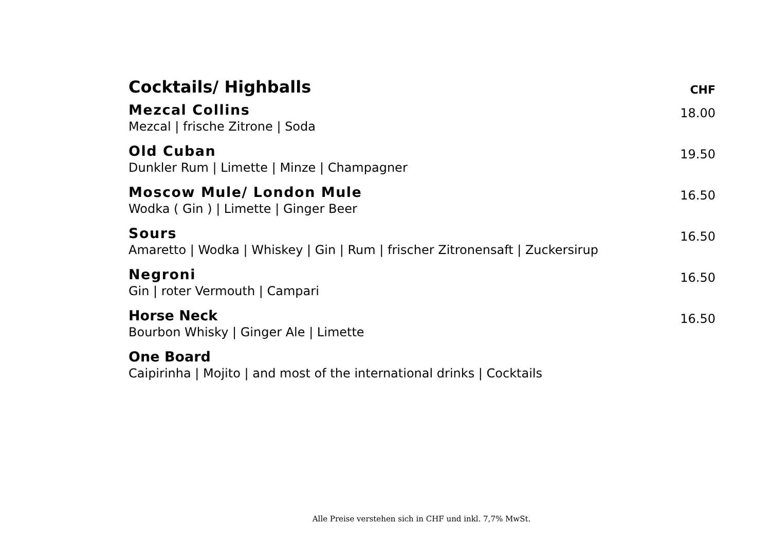Cocktails/ Highballs
CHF
Mezcal Collins
Mezcal | frische Zitrone | Soda
18.00
Old Cuban
Dunkler Rum | Limette | Minze | Champagner
19.50
Moscow Mule/ London Mule
Wodka ( Gin ) | Limette | Ginger Beer
16.50
Sours
Amaretto | Wodka | Whiskey | Gin | Rum | frischer Zitronensaft | Zuckersirup
16.50
Negroni
Gin | roter Vermouth | Campari
16.50
Horse Neck
Bourbon Whisky | Ginger Ale | Limette
16.50
One Board
Caipirinha | Mojito | and most of the international drinks | Cocktails
Alle Preise verstehen sich in CHF und inkl. 7,7% MwSt.